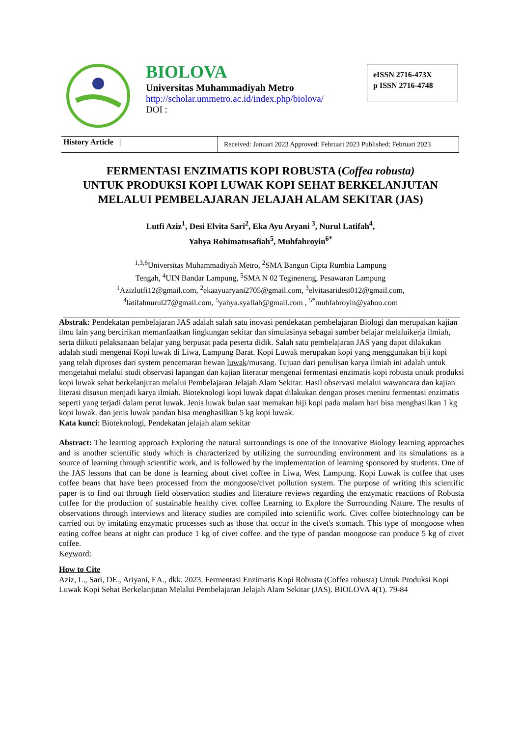BIOLOVA
Universitas Muhammadiyah Metro
http://scholar.ummetro.ac.id/index.php/biolova/
DOI :
eISSN 2716-473X
p ISSN 2716-4748
History Article |
Received: Januari 2023 Approved: Februari 2023 Published: Februari 2023
FERMENTASI ENZIMATIS KOPI ROBUSTA (Coffea robusta)
UNTUK PRODUKSI KOPI LUWAK KOPI SEHAT BERKELANJUTAN
MELALUI PEMBELAJARAN JELAJAH ALAM SEKITAR (JAS)
Lutfi Aziz<sup>1</sup>, Desi Elvita Sari<sup>2</sup>, Eka Ayu Aryani <sup>3</sup>, Nurul Latifah<sup>4</sup>,
Yahya Rohimatusafiah<sup>5</sup>, Muhfahroyin<sup>6*</sup>
<sup>1,3,6</sup>Universitas Muhammadiyah Metro, <sup>2</sup>SMA Bangun Cipta Rumbia Lampung
Tengah, <sup>4</sup>UIN Bandar Lampung, <sup>5</sup>SMA N 02 Tegineneng, Pesawaran Lampung
<sup>1</sup> Azizlutfi12@gmail.com, <sup>2</sup>ekaayuaryani2705@gmail.com, <sup>3</sup>elvitasaridesi012@gmail.com,
<sup>4</sup> latifahnurul27@gmail.com, <sup>5</sup>yahya.syafiah@gmail.com , <sup>5*</sup>muhfahroyin@yahoo.com
Abstrak: Pendekatan pembelajaran JAS adalah salah satu inovasi pendekatan pembelajaran Biologi dan merupakan kajian ilmu lain yang bercirikan memanfaatkan lingkungan sekitar dan simulasinya sebagai sumber belajar melaluikerja ilmiah, serta diikuti pelaksanaan belajar yang berpusat pada peserta didik. Salah satu pembelajaran JAS yang dapat dilakukan adalah studi mengenai Kopi luwak di Liwa, Lampung Barat. Kopi Luwak merupakan kopi yang menggunakan biji kopi yang telah diproses dari system pencemaran hewan luwak/musang. Tujuan dari penulisan karya ilmiah ini adalah untuk mengetahui melalui studi observasi lapangan dan kajian literatur mengenai fermentasi enzimatis kopi robusta untuk produksi kopi luwak sehat berkelanjutan melalui Pembelajaran Jelajah Alam Sekitar. Hasil observasi melalui wawancara dan kajian literasi disusun menjadi karya ilmiah. Bioteknologi kopi luwak dapat dilakukan dengan proses meniru fermentasi enzimatis seperti yang terjadi dalam perut luwak. Jenis luwak bulan saat memakan biji kopi pada malam hari bisa menghasilkan 1 kg kopi luwak. dan jenis luwak pandan bisa menghasilkan 5 kg kopi luwak.
Kata kunci: Bioteknologi, Pendekatan jelajah alam sekitar
Abstract: The learning approach Exploring the natural surroundings is one of the innovative Biology learning approaches and is another scientific study which is characterized by utilizing the surrounding environment and its simulations as a source of learning through scientific work, and is followed by the implementation of learning sponsored by students. One of the JAS lessons that can be done is learning about civet coffee in Liwa, West Lampung. Kopi Luwak is coffee that uses coffee beans that have been processed from the mongoose/civet pollution system. The purpose of writing this scientific paper is to find out through field observation studies and literature reviews regarding the enzymatic reactions of Robusta coffee for the production of sustainable healthy civet coffee Learning to Explore the Surrounding Nature. The results of observations through interviews and literacy studies are compiled into scientific work. Civet coffee biotechnology can be carried out by imitating enzymatic processes such as those that occur in the civet's stomach. This type of mongoose when eating coffee beans at night can produce 1 kg of civet coffee. and the type of pandan mongoose can produce 5 kg of civet coffee.
Keyword:
How to Cite
Aziz, L., Sari, DE., Ariyani, EA., dkk. 2023. Fermentasi Enzimatis Kopi Robusta (Coffea robusta) Untuk Produksi Kopi Luwak Kopi Sehat Berkelanjutan Melalui Pembelajaran Jelajah Alam Sekitar (JAS). BIOLOVA 4(1). 79-84